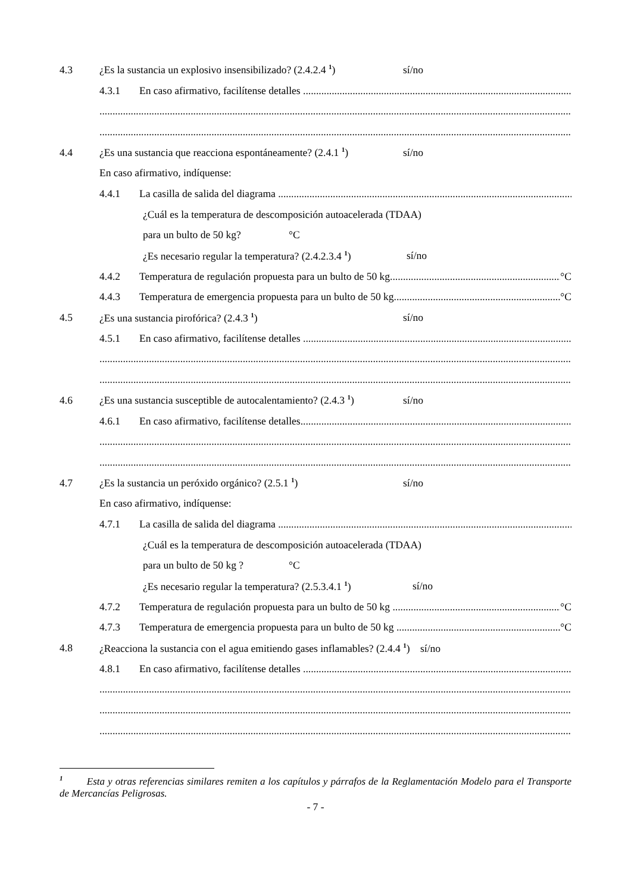4.3 ¿Es la sustancia un explosivo insensibilizado? (2.4.2.4 <sup>1</sup>) sí/no
4.3.1 En caso afirmativo, facilítense detalles
4.4 ¿Es una sustancia que reacciona espontáneamente? (2.4.1 <sup>1</sup>) sí/no
En caso afirmativo, indíquense:
4.4.1 La casilla de salida del diagrama
¿Cuál es la temperatura de descomposición autoacelerada (TDAA)
para un bulto de 50 kg? °C
¿Es necesario regular la temperatura? (2.4.2.3.4 <sup>1</sup>) sí/no
4.4.2 Temperatura de regulación propuesta para un bulto de 50 kg °C
4.4.3 Temperatura de emergencia propuesta para un bulto de 50 kg °C
4.5 ¿Es una sustancia pirofórica? (2.4.3 <sup>1</sup>) sí/no
4.5.1 En caso afirmativo, facilítense detalles
4.6 ¿Es una sustancia susceptible de autocalentamiento? (2.4.3 <sup>1</sup>) sí/no
4.6.1 En caso afirmativo, facilítense detalles
4.7 ¿Es la sustancia un peróxido orgánico? (2.5.1 <sup>1</sup>) sí/no
En caso afirmativo, indíquense:
4.7.1 La casilla de salida del diagrama
¿Cuál es la temperatura de descomposición autoacelerada (TDAA)
para un bulto de 50 kg ? °C
¿Es necesario regular la temperatura? (2.5.3.4.1 <sup>1</sup>) sí/no
4.7.2 Temperatura de regulación propuesta para un bulto de 50 kg °C
4.7.3 Temperatura de emergencia propuesta para un bulto de 50 kg °C
4.8 ¿Reacciona la sustancia con el agua emitiendo gases inflamables? (2.4.4 <sup>1</sup>) sí/no
4.8.1 En caso afirmativo, facilítense detalles
<sup>1</sup> Esta y otras referencias similares remiten a los capítulos y párrafos de la Reglamentación Modelo para el Transporte de Mercancías Peligrosas.
- 7 -